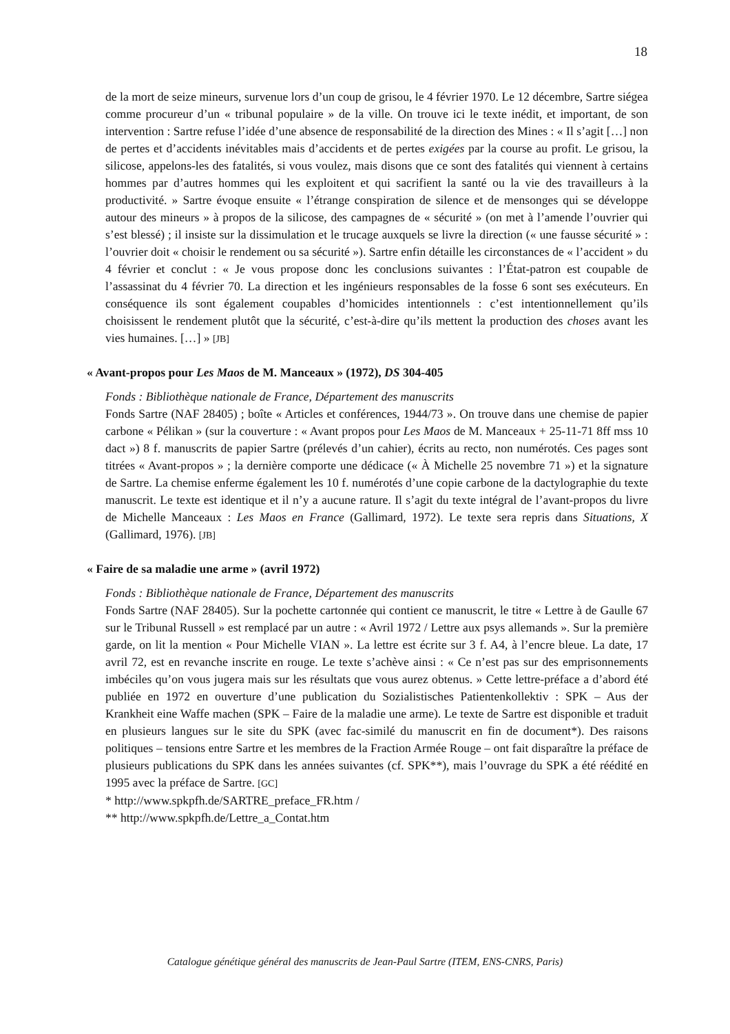18
de la mort de seize mineurs, survenue lors d’un coup de grisou, le 4 février 1970. Le 12 décembre, Sartre siégea comme procureur d’un « tribunal populaire » de la ville. On trouve ici le texte inédit, et important, de son intervention : Sartre refuse l’idée d’une absence de responsabilité de la direction des Mines : « Il s’agit […] non de pertes et d’accidents inévitables mais d’accidents et de pertes exigées par la course au profit. Le grisou, la silicose, appelons-les des fatalités, si vous voulez, mais disons que ce sont des fatalités qui viennent à certains hommes par d’autres hommes qui les exploitent et qui sacrifient la santé ou la vie des travailleurs à la productivité. » Sartre évoque ensuite « l’étrange conspiration de silence et de mensonges qui se développe autour des mineurs » à propos de la silicose, des campagnes de « sécurité » (on met à l’amende l’ouvrier qui s’est blessé) ; il insiste sur la dissimulation et le trucage auxquels se livre la direction (« une fausse sécurité » : l’ouvrier doit « choisir le rendement ou sa sécurité »). Sartre enfin détaille les circonstances de « l’accident » du 4 février et conclut : « Je vous propose donc les conclusions suivantes : l’État-patron est coupable de l’assassinat du 4 février 70. La direction et les ingénieurs responsables de la fosse 6 sont ses exécuteurs. En conséquence ils sont également coupables d’homicides intentionnels : c’est intentionnellement qu’ils choisissent le rendement plutôt que la sécurité, c’est-à-dire qu’ils mettent la production des choses avant les vies humaines. […] » [JB]
« Avant-propos pour Les Maos de M. Manceaux » (1972), DS 304-405
Fonds : Bibliothèque nationale de France, Département des manuscrits
Fonds Sartre (NAF 28405) ; boîte « Articles et conférences, 1944/73 ». On trouve dans une chemise de papier carbone « Pélikan » (sur la couverture : « Avant propos pour Les Maos de M. Manceaux + 25-11-71 8ff mss 10 dact ») 8 f. manuscrits de papier Sartre (prélevés d’un cahier), écrits au recto, non numérotés. Ces pages sont titrées « Avant-propos » ; la dernière comporte une dédicace (« À Michelle 25 novembre 71 ») et la signature de Sartre. La chemise enferme également les 10 f. numérotés d’une copie carbone de la dactylographie du texte manuscrit. Le texte est identique et il n’y a aucune rature. Il s’agit du texte intégral de l’avant-propos du livre de Michelle Manceaux : Les Maos en France (Gallimard, 1972). Le texte sera repris dans Situations, X (Gallimard, 1976). [JB]
« Faire de sa maladie une arme » (avril 1972)
Fonds : Bibliothèque nationale de France, Département des manuscrits
Fonds Sartre (NAF 28405). Sur la pochette cartonnée qui contient ce manuscrit, le titre « Lettre à de Gaulle 67 sur le Tribunal Russell » est remplacé par un autre : « Avril 1972 / Lettre aux psys allemands ». Sur la première garde, on lit la mention « Pour Michelle VIAN ». La lettre est écrite sur 3 f. A4, à l’encre bleue. La date, 17 avril 72, est en revanche inscrite en rouge. Le texte s’achève ainsi : « Ce n’est pas sur des emprisonnements imbéciles qu’on vous jugera mais sur les résultats que vous aurez obtenus. » Cette lettre-préface a d’abord été publiée en 1972 en ouverture d’une publication du Sozialistisches Patientenkollektiv : SPK – Aus der Krankheit eine Waffe machen (SPK – Faire de la maladie une arme). Le texte de Sartre est disponible et traduit en plusieurs langues sur le site du SPK (avec fac-similé du manuscrit en fin de document*). Des raisons politiques – tensions entre Sartre et les membres de la Fraction Armée Rouge – ont fait disparaître la préface de plusieurs publications du SPK dans les années suivantes (cf. SPK**), mais l’ouvrage du SPK a été réédité en 1995 avec la préface de Sartre. [GC]
* http://www.spkpfh.de/SARTRE_preface_FR.htm /
** http://www.spkpfh.de/Lettre_a_Contat.htm
Catalogue génétique général des manuscrits de Jean-Paul Sartre (ITEM, ENS-CNRS, Paris)